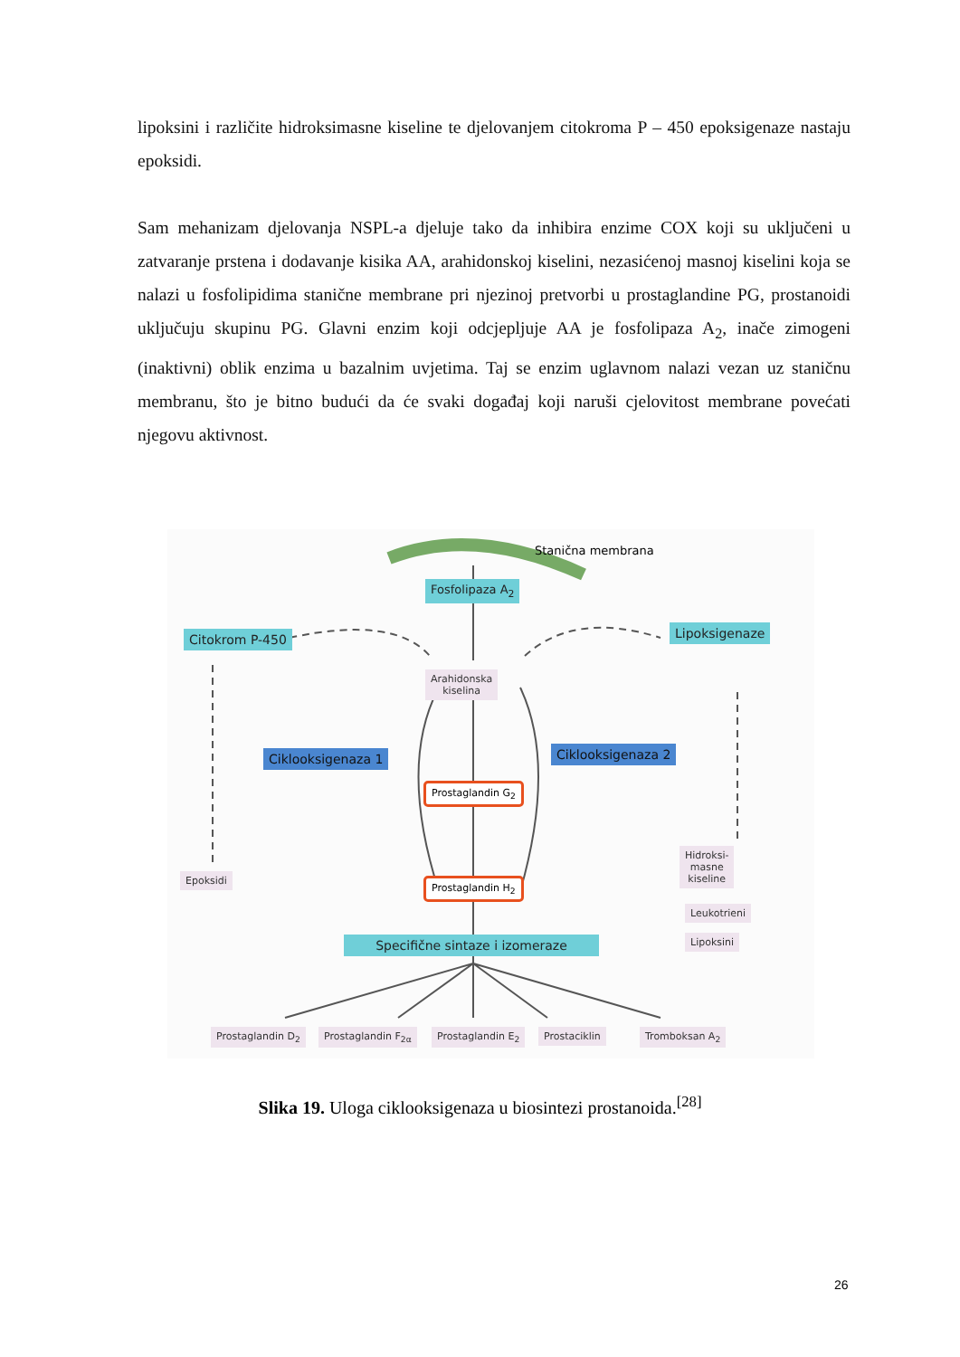lipoksini i različite hidroksimasne kiseline te djelovanjem citokroma P – 450 epoksigenaze nastaju epoksidi.
Sam mehanizam djelovanja NSPL-a djeluje tako da inhibira enzime COX koji su uključeni u zatvaranje prstena i dodavanje kisika AA, arahidonskoj kiselini, nezasićenoj masnoj kiselini koja se nalazi u fosfolipidima stanične membrane pri njezinoj pretvorbi u prostaglandine PG, prostanoidi uključuju skupinu PG. Glavni enzim koji odcjepljuje AA je fosfolipaza A<sub>2</sub>, inače zimogeni (inaktivni) oblik enzima u bazalnim uvjetima. Taj se enzim uglavnom nalazi vezan uz staničnu membranu, što je bitno budući da će svaki događaj koji naruši cjelovitost membrane povećati njegovu aktivnost.
Stanična membrana
Fosfolipaza A<sub>2</sub>
Citokrom P-450 Lipoksigenaze
Arahidonska
kiselina
Ciklooksigenaza 1 Ciklooksigenaza 2
Prostaglandin G<sub>2</sub>
Prostaglandin H<sub>2</sub>
Epoksidi
Hidroksi-
masne
kiseline
Leukotrieni
Lipoksini
Specifične sintaze i izomeraze
Prostaglandin D<sub>2</sub> Prostaglandin F<sub>2α</sub> Prostaglandin E<sub>2</sub> Prostaciklin Tromboksan A<sub>2</sub>
Slika 19. Uloga ciklooksigenaza u biosintezi prostanoida.<sup>[28]</sup>
26